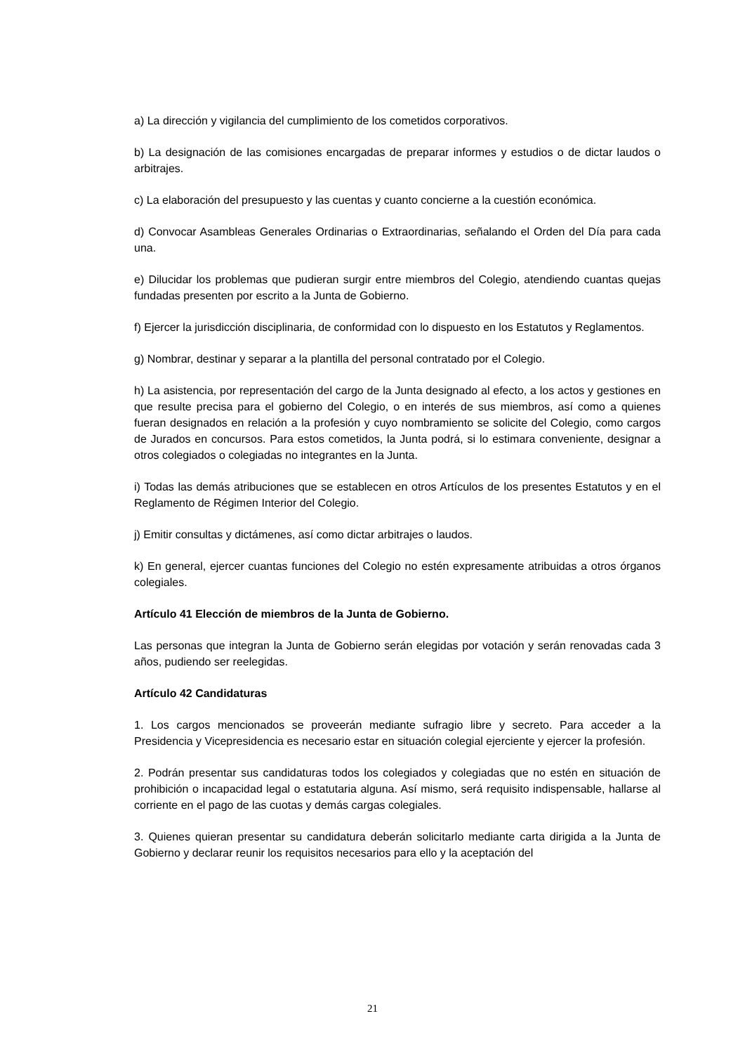a) La dirección y vigilancia del cumplimiento de los cometidos corporativos.
b) La designación de las comisiones encargadas de preparar informes y estudios o de dictar laudos o arbitrajes.
c) La elaboración del presupuesto y las cuentas y cuanto concierne a la cuestión económica.
d) Convocar Asambleas Generales Ordinarias o Extraordinarias, señalando el Orden del Día para cada una.
e) Dilucidar los problemas que pudieran surgir entre miembros del Colegio, atendiendo cuantas quejas fundadas presenten por escrito a la Junta de Gobierno.
f) Ejercer la jurisdicción disciplinaria, de conformidad con lo dispuesto en los Estatutos y Reglamentos.
g) Nombrar, destinar y separar a la plantilla del personal contratado por el Colegio.
h) La asistencia, por representación del cargo de la Junta designado al efecto, a los actos y gestiones en que resulte precisa para el gobierno del Colegio, o en interés de sus miembros, así como a quienes fueran designados en relación a la profesión y cuyo nombramiento se solicite del Colegio, como cargos de Jurados en concursos. Para estos cometidos, la Junta podrá, si lo estimara conveniente, designar a otros colegiados o colegiadas no integrantes en la Junta.
i) Todas las demás atribuciones que se establecen en otros Artículos de los presentes Estatutos y en el Reglamento de Régimen Interior del Colegio.
j) Emitir consultas y dictámenes, así como dictar arbitrajes o laudos.
k) En general, ejercer cuantas funciones del Colegio no estén expresamente atribuidas a otros órganos colegiales.
Artículo 41 Elección de miembros de la Junta de Gobierno.
Las personas que integran la Junta de Gobierno serán elegidas por votación y serán renovadas cada 3 años, pudiendo ser reelegidas.
Artículo 42 Candidaturas
1. Los cargos mencionados se proveerán mediante sufragio libre y secreto. Para acceder a la Presidencia y Vicepresidencia es necesario estar en situación colegial ejerciente y ejercer la profesión.
2. Podrán presentar sus candidaturas todos los colegiados y colegiadas que no estén en situación de prohibición o incapacidad legal o estatutaria alguna. Así mismo, será requisito indispensable, hallarse al corriente en el pago de las cuotas y demás cargas colegiales.
3. Quienes quieran presentar su candidatura deberán solicitarlo mediante carta dirigida a la Junta de Gobierno y declarar reunir los requisitos necesarios para ello y la aceptación del
21